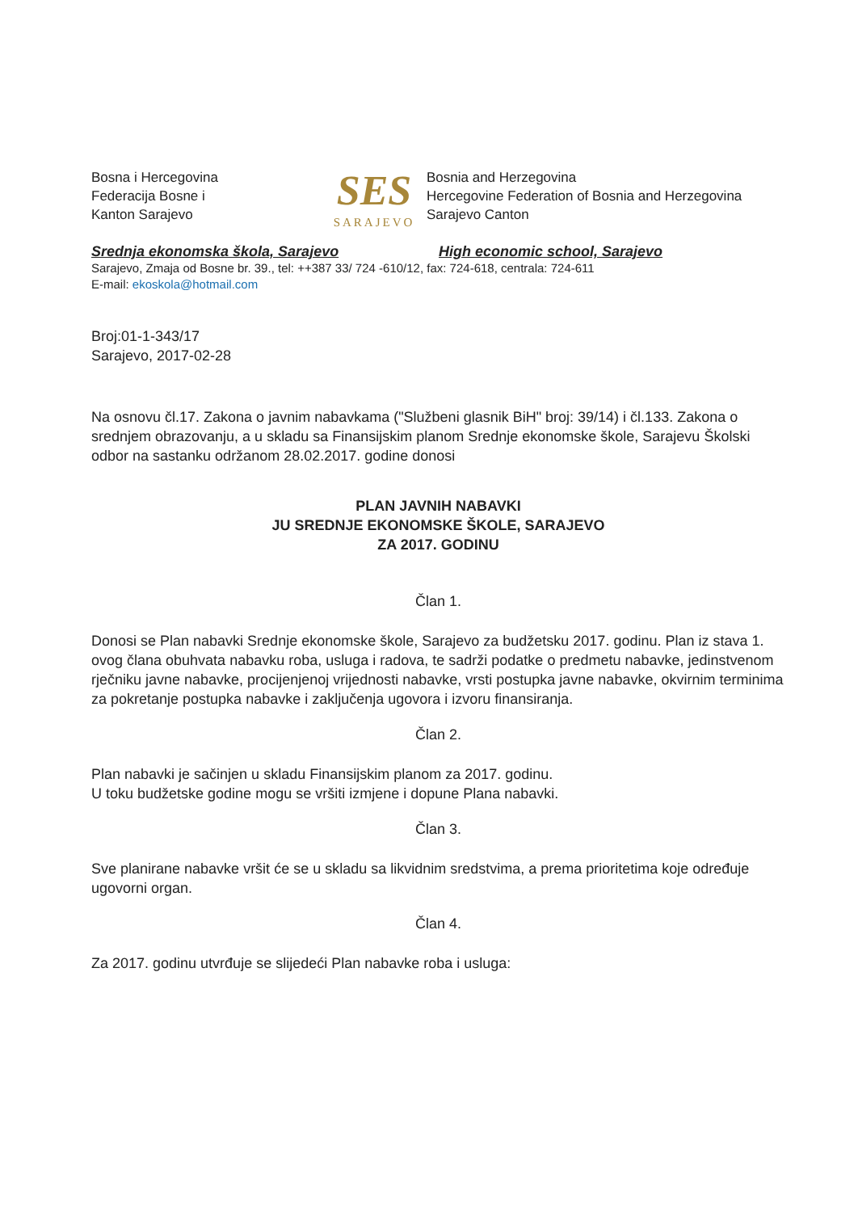Bosna i Hercegovina
Federacija Bosne i
Kanton Sarajevo
SES
SARAJEVO
Bosnia and Herzegovina
Hercegovine Federation of Bosnia and Herzegovina
Sarajevo Canton
Srednja ekonomska škola, Sarajevo High economic school, Sarajevo
Sarajevo, Zmaja od Bosne br. 39., tel: ++387 33/ 724 -610/12, fax: 724-618, centrala: 724-611
E-mail: ekoskola@hotmail.com
Broj:01-1-343/17
Sarajevo, 2017-02-28
Na osnovu čl.17. Zakona o javnim nabavkama ("Službeni glasnik BiH" broj: 39/14) i čl.133. Zakona o srednjem obrazovanju, a u skladu sa Finansijskim planom Srednje ekonomske škole, Sarajevu Školski odbor na sastanku održanom 28.02.2017. godine donosi
PLAN JAVNIH NABAVKI
JU SREDNJE EKONOMSKE ŠKOLE, SARAJEVO
ZA 2017. GODINU
Član 1.
Donosi se Plan nabavki Srednje ekonomske škole, Sarajevo za budžetsku 2017. godinu. Plan iz stava 1. ovog člana obuhvata nabavku roba, usluga i radova, te sadrži podatke o predmetu nabavke, jedinstvenom rječniku javne nabavke, procijenjenoj vrijednosti nabavke, vrsti postupka javne nabavke, okvirnim terminima za pokretanje postupka nabavke i zaključenja ugovora i izvoru finansiranja.
Član 2.
Plan nabavki je sačinjen u skladu Finansijskim planom za 2017. godinu.
U toku budžetske godine mogu se vršiti izmjene i dopune Plana nabavki.
Član 3.
Sve planirane nabavke vršit će se u skladu sa likvidnim sredstvima, a prema prioritetima koje određuje ugovorni organ.
Član 4.
Za 2017. godinu utvrđuje se slijedeći Plan nabavke roba i usluga: